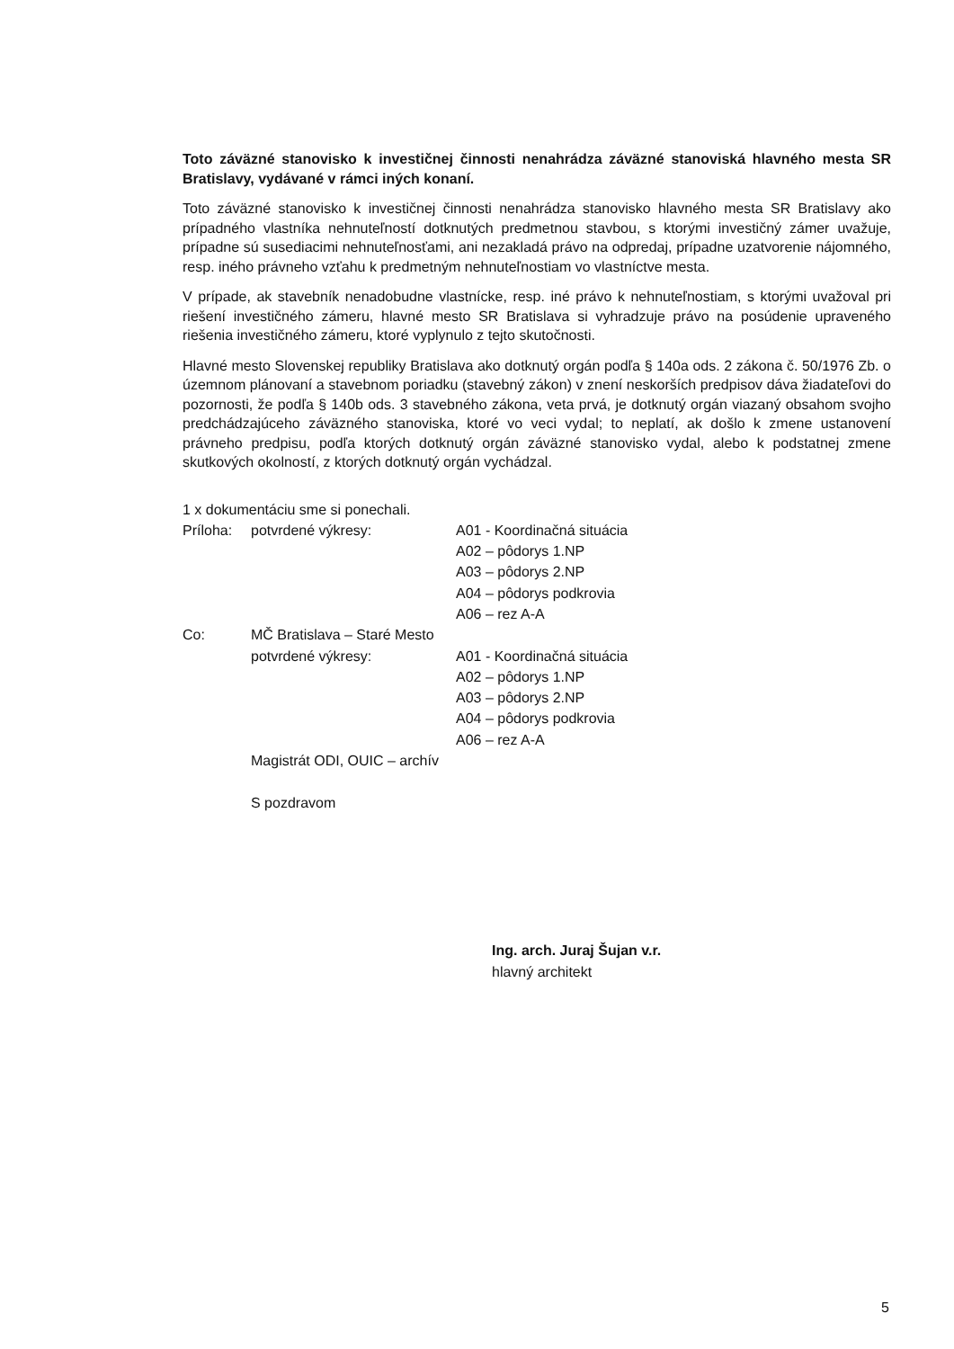Toto záväzné stanovisko k investičnej činnosti nenahrádza záväzné stanoviská hlavného mesta SR Bratislavy, vydávané v rámci iných konaní.
Toto záväzné stanovisko k investičnej činnosti nenahrádza stanovisko hlavného mesta SR Bratislavy ako prípadného vlastníka nehnuteľností dotknutých predmetnou stavbou, s ktorými investičný zámer uvažuje, prípadne sú susediacimi nehnuteľnosťami, ani nezakladá právo na odpredaj, prípadne uzatvorenie nájomného, resp. iného právneho vzťahu k predmetným nehnuteľnostiam vo vlastníctve mesta.
V prípade, ak stavebník nenadobudne vlastnícke, resp. iné právo k nehnuteľnostiam, s ktorými uvažoval pri riešení investičného zámeru, hlavné mesto SR Bratislava si vyhradzuje právo na posúdenie upraveného riešenia investičného zámeru, ktoré vyplynulo z tejto skutočnosti.
Hlavné mesto Slovenskej republiky Bratislava ako dotknutý orgán podľa § 140a ods. 2 zákona č. 50/1976 Zb. o územnom plánovaní a stavebnom poriadku (stavebný zákon) v znení neskorších predpisov dáva žiadateľovi do pozornosti, že podľa § 140b ods. 3 stavebného zákona, veta prvá, je dotknutý orgán viazaný obsahom svojho predchádzajúceho záväzného stanoviska, ktoré vo veci vydal; to neplatí, ak došlo k zmene ustanovení právneho predpisu, podľa ktorých dotknutý orgán záväzné stanovisko vydal, alebo k podstatnej zmene skutkových okolností, z ktorých dotknutý orgán vychádzal.
1 x dokumentáciu sme si ponechali.
Príloha: potvrdené výkresy: A01 - Koordinačná situácia
A02 – pôdorys 1.NP
A03 – pôdorys 2.NP
A04 – pôdorys podkrovia
A06 – rez A-A
Co: MČ Bratislava – Staré Mesto
potvrdené výkresy: A01 - Koordinačná situácia
A02 – pôdorys 1.NP
A03 – pôdorys 2.NP
A04 – pôdorys podkrovia
A06 – rez A-A
Magistrát ODI, OUIC – archív
S pozdravom
Ing. arch. Juraj Šujan v.r.
hlavný architekt
5